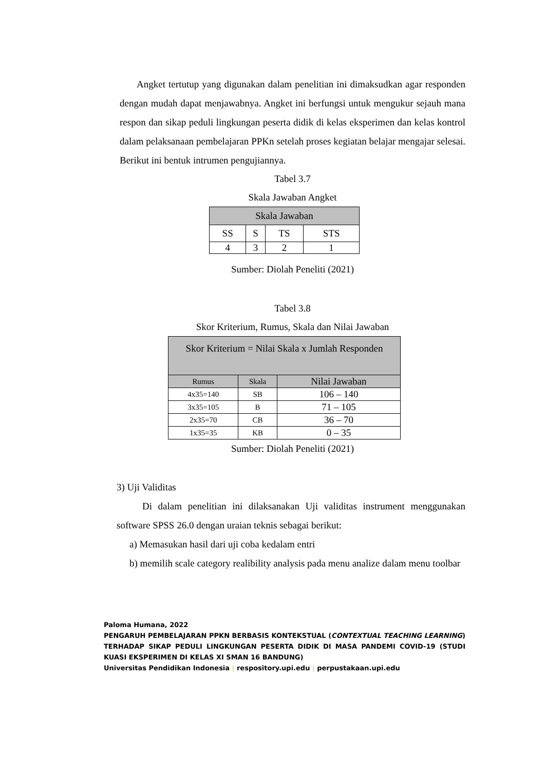Angket tertutup yang digunakan dalam penelitian ini dimaksudkan agar responden dengan mudah dapat menjawabnya. Angket ini berfungsi untuk mengukur sejauh mana respon dan sikap peduli lingkungan peserta didik di kelas eksperimen dan kelas kontrol dalam pelaksanaan pembelajaran PPKn setelah proses kegiatan belajar mengajar selesai. Berikut ini bentuk intrumen pengujiannya.
Tabel 3.7
Skala Jawaban Angket
| Skala Jawaban | | | |
| --- | --- | --- | --- |
| SS | S | TS | STS |
| 4 | 3 | 2 | 1 |
Sumber: Diolah Peneliti (2021)
Tabel 3.8
Skor Kriterium, Rumus, Skala dan Nilai Jawaban
| Skor Kriterium = Nilai Skala x Jumlah Responden | | |
| --- | --- | --- |
| Rumus | Skala | Nilai Jawaban |
| 4x35=140 | SB | 106 – 140 |
| 3x35=105 | B | 71 – 105 |
| 2x35=70 | CB | 36 – 70 |
| 1x35=35 | KB | 0 – 35 |
Sumber: Diolah Peneliti (2021)
3) Uji Validitas
Di dalam penelitian ini dilaksanakan Uji validitas instrument menggunakan software SPSS 26.0 dengan uraian teknis sebagai berikut:
a) Memasukan hasil dari uji coba kedalam entri
b) memilih scale category realibility analysis pada menu analize dalam menu toolbar
Paloma Humana, 2022
PENGARUH PEMBELAJARAN PPKN BERBASIS KONTEKSTUAL (CONTEXTUAL TEACHING LEARNING) TERHADAP SIKAP PEDULI LINGKUNGAN PESERTA DIDIK DI MASA PANDEMI COVID-19 (STUDI KUASI EKSPERIMEN DI KELAS XI SMAN 16 BANDUNG)
Universitas Pendidikan Indonesia | respository.upi.edu | perpustakaan.upi.edu